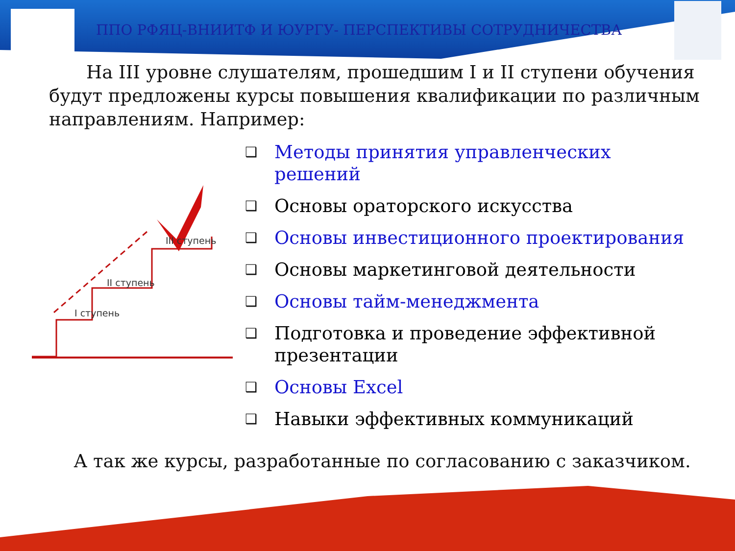ППО РФЯЦ-ВНИИТФ И ЮУРГУ- ПЕРСПЕКТИВЫ СОТРУДНИЧЕСТВА
На III уровне слушателям, прошедшим I и II ступени обучения будут предложены курсы повышения квалификации по различным направлениям. Например:
III ступень
II ступень
I ступень
❑ Методы принятия управленческих решений
❑ Основы ораторского искусства
❑ Основы инвестиционного проектирования
❑ Основы маркетинговой деятельности
❑ Основы тайм-менеджмента
❑ Подготовка и проведение эффективной презентации
❑ Основы Excel
❑ Навыки эффективных коммуникаций
А так же курсы, разработанные по согласованию с заказчиком.